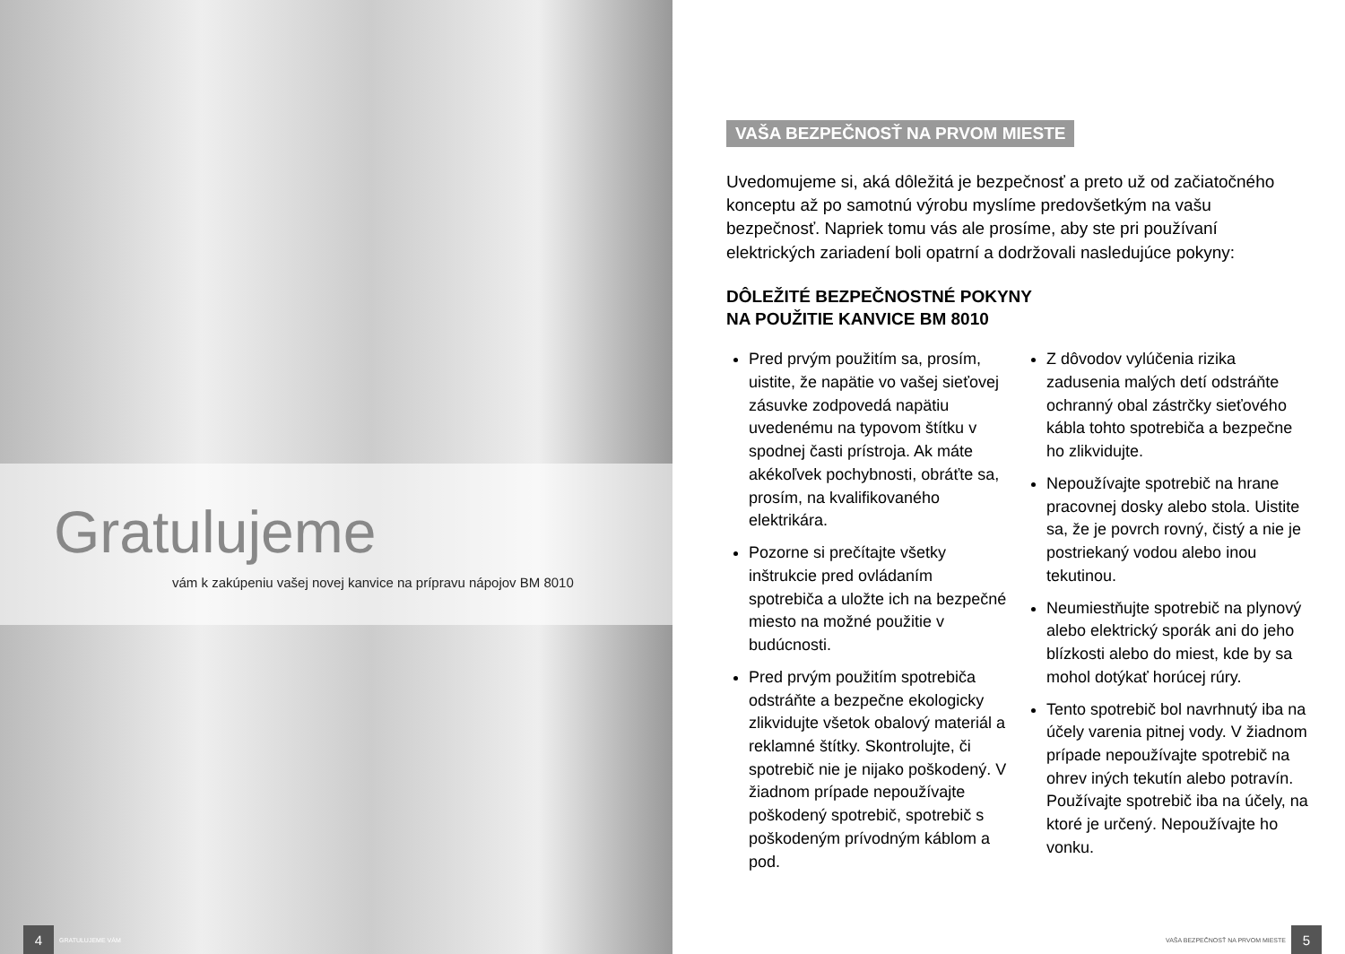Gratulujeme
vám k zakúpeniu vašej novej kanvice na prípravu nápojov BM 8010
4 GRATULUJEME VÁM
VAŠA BEZPEČNOSŤ NA PRVOM MIESTE
Uvedomujeme si, aká dôležitá je bezpečnosť a preto už od začiatočného konceptu až po samotnú výrobu myslíme predovšetkým na vašu bezpečnosť. Napriek tomu vás ale prosíme, aby ste pri používaní elektrických zariadení boli opatrní a dodržovali nasledujúce pokyny:
DÔLEŽITÉ BEZPEČNOSTNÉ POKYNY
NA POUŽITIE KANVICE BM 8010
Pred prvým použitím sa, prosím, uistite, že napätie vo vašej sieťovej zásuvke zodpovedá napätiu uvedenému na typovom štítku v spodnej časti prístroja. Ak máte akékoľvek pochybnosti, obráťte sa, prosím, na kvalifikovaného elektrikára.
Pozorne si prečítajte všetky inštrukcie pred ovládaním spotrebiča a uložte ich na bezpečné miesto na možné použitie v budúcnosti.
Pred prvým použitím spotrebiča odstráňte a bezpečne ekologicky zlikvidujte všetok obalový materiál a reklamné štítky. Skontrolujte, či spotrebič nie je nijako poškodený. V žiadnom prípade nepoužívajte poškodený spotrebič, spotrebič s poškodeným prívodným káblom a pod.
Z dôvodov vylúčenia rizika zadusenia malých detí odstráňte ochranný obal zástrčky sieťového kábla tohto spotrebiča a bezpečne ho zlikvidujte.
Nepoužívajte spotrebič na hrane pracovnej dosky alebo stola. Uistite sa, že je povrch rovný, čistý a nie je postriekaný vodou alebo inou tekutinou.
Neumiestňujte spotrebič na plynový alebo elektrický sporák ani do jeho blízkosti alebo do miest, kde by sa mohol dotýkať horúcej rúry.
Tento spotrebič bol navrhnutý iba na účely varenia pitnej vody. V žiadnom prípade nepoužívajte spotrebič na ohrev iných tekutín alebo potravín. Používajte spotrebič iba na účely, na ktoré je určený. Nepoužívajte ho vonku.
VAŠA BEZPEČNOSŤ NA PRVOM MIESTE 5